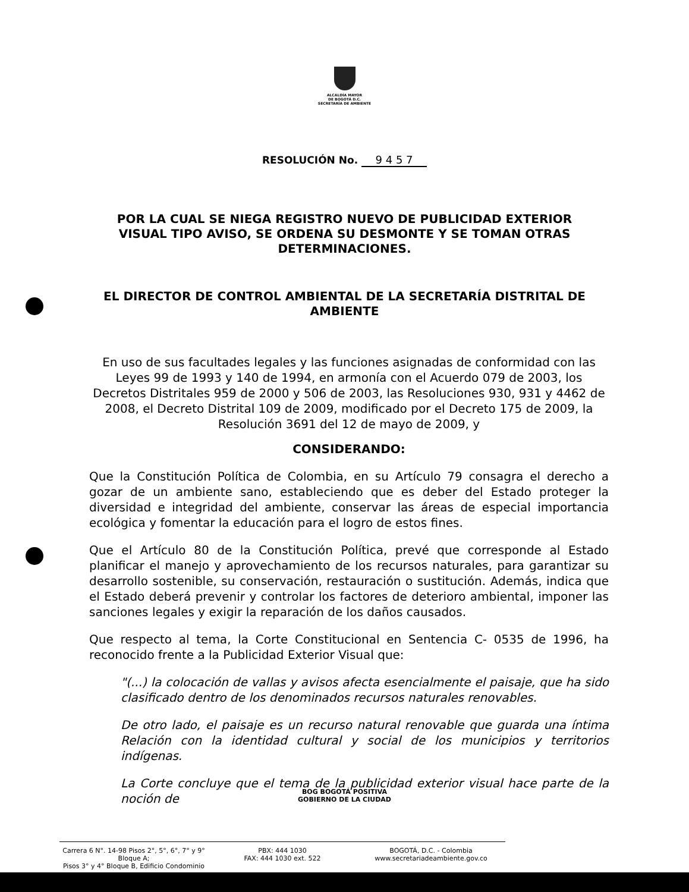ALCALDÍA MAYOR
DE BOGOTÁ D.C.
SECRETARÍA DE AMBIENTE
RESOLUCIÓN No. 9 4 5 7
POR LA CUAL SE NIEGA REGISTRO NUEVO DE PUBLICIDAD EXTERIOR VISUAL TIPO AVISO, SE ORDENA SU DESMONTE Y SE TOMAN OTRAS DETERMINACIONES.
EL DIRECTOR DE CONTROL AMBIENTAL DE LA SECRETARÍA DISTRITAL DE AMBIENTE
En uso de sus facultades legales y las funciones asignadas de conformidad con las Leyes 99 de 1993 y 140 de 1994, en armonía con el Acuerdo 079 de 2003, los Decretos Distritales 959 de 2000 y 506 de 2003, las Resoluciones 930, 931 y 4462 de 2008, el Decreto Distrital 109 de 2009, modificado por el Decreto 175 de 2009, la Resolución 3691 del 12 de mayo de 2009, y
CONSIDERANDO:
Que la Constitución Política de Colombia, en su Artículo 79 consagra el derecho a gozar de un ambiente sano, estableciendo que es deber del Estado proteger la diversidad e integridad del ambiente, conservar las áreas de especial importancia ecológica y fomentar la educación para el logro de estos fines.
Que el Artículo 80 de la Constitución Política, prevé que corresponde al Estado planificar el manejo y aprovechamiento de los recursos naturales, para garantizar su desarrollo sostenible, su conservación, restauración o sustitución. Además, indica que el Estado deberá prevenir y controlar los factores de deterioro ambiental, imponer las sanciones legales y exigir la reparación de los daños causados.
Que respecto al tema, la Corte Constitucional en Sentencia C- 0535 de 1996, ha reconocido frente a la Publicidad Exterior Visual que:
"(...) la colocación de vallas y avisos afecta esencialmente el paisaje, que ha sido clasificado dentro de los denominados recursos naturales renovables.
De otro lado, el paisaje es un recurso natural renovable que guarda una íntima Relación con la identidad cultural y social de los municipios y territorios indígenas.
La Corte concluye que el tema de la publicidad exterior visual hace parte de la noción de
BOG BOGOTÁ POSITIVA
GOBIERNO DE LA CIUDAD
Carrera 6 N°. 14-98 Pisos 2°, 5°, 6°, 7° y 9° Bloque A;
Pisos 3° y 4° Bloque B, Edificio Condominio
PBX: 444 1030
FAX: 444 1030 ext. 522
BOGOTÁ, D.C. - Colombia
www.secretariadeambiente.gov.co